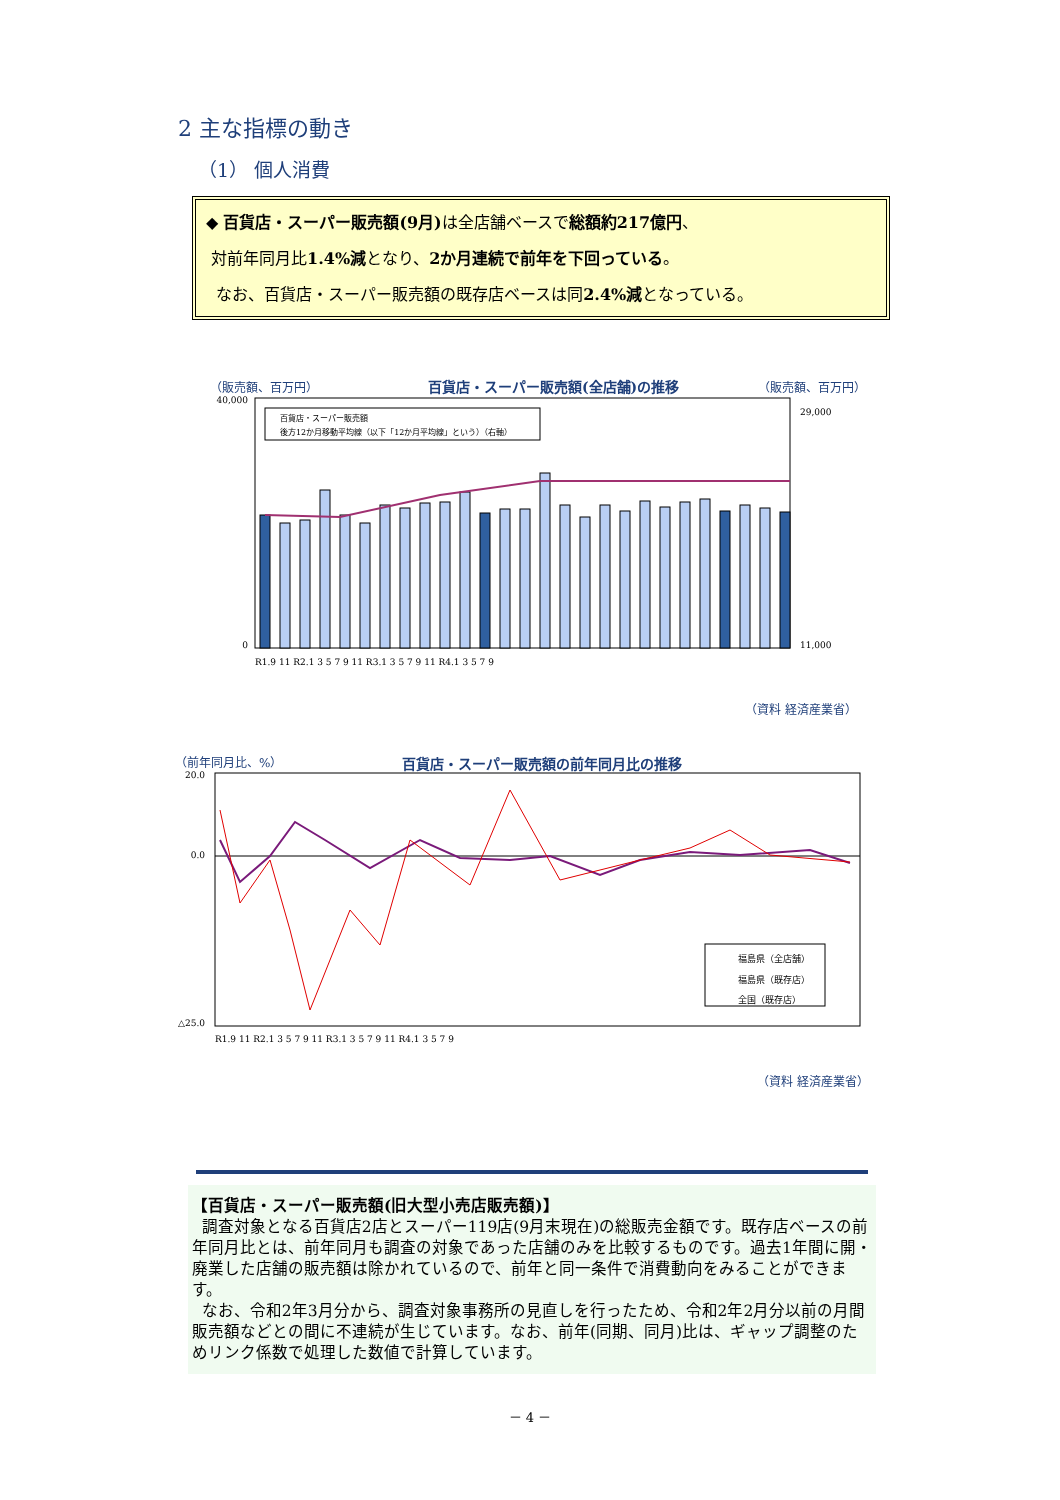2 主な指標の動き
（1） 個人消費
◆ 百貨店・スーパー販売額(9月) は全店舗ベースで総額約217億円、
対前年同月比1.4%減となり、2か月連続で前年を下回っている。
なお、百貨店・スーパー販売額の既存店ベースは同2.4%減となっている。
（販売額、百万円）
百貨店・スーパー販売額(全店舗)の推移
（販売額、百万円）
40,000
0
29,000
11,000
百貨店・スーパー販売額
後方12か月移動平均線（以下「12か月平均線」という）（右軸）
R1.9 11 R2.1 3 5 7 9 11 R3.1 3 5 7 9 11 R4.1 3 5 7 9
（資料 経済産業省）
（前年同月比、%）
百貨店・スーパー販売額の前年同月比の推移
20.0
0.0
△25.0
福島県（全店舗）
福島県（既存店）
全国（既存店）
R1.9 11 R2.1 3 5 7 9 11 R3.1 3 5 7 9 11 R4.1 3 5 7 9
（資料 経済産業省）
【百貨店・スーパー販売額(旧大型小売店販売額)】
調査対象となる百貨店2店とスーパー119店(9月末現在)の総販売金額です。既存店ベースの前年同月比とは、前年同月も調査の対象であった店舗のみを比較するものです。過去1年間に開・廃業した店舗の販売額は除かれているので、前年と同一条件で消費動向をみることができます。
なお、令和2年3月分から、調査対象事務所の見直しを行ったため、令和2年2月分以前の月間販売額などとの間に不連続が生じています。なお、前年(同期、同月)比は、ギャップ調整のためリンク係数で処理した数値で計算しています。
－ 4 －